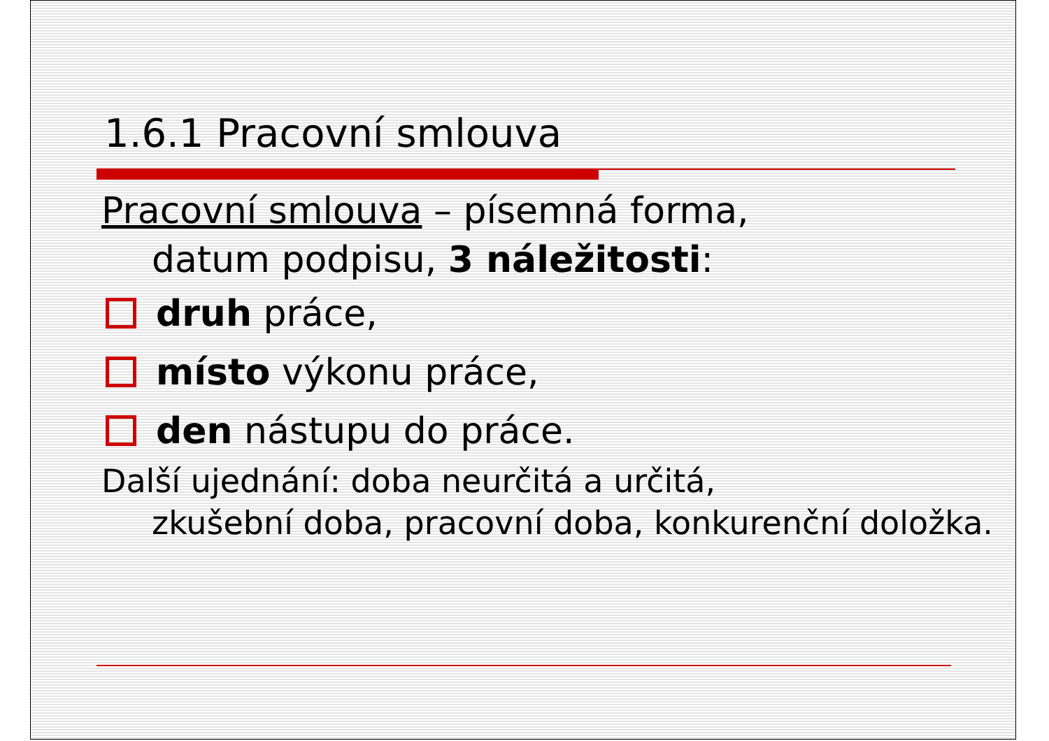1.6.1 Pracovní smlouva
Pracovní smlouva – písemná forma,
datum podpisu, 3 náležitosti:
druh práce,
místo výkonu práce,
den nástupu do práce.
Další ujednání: doba neurčitá a určitá,
zkušební doba, pracovní doba, konkurenční doložka.